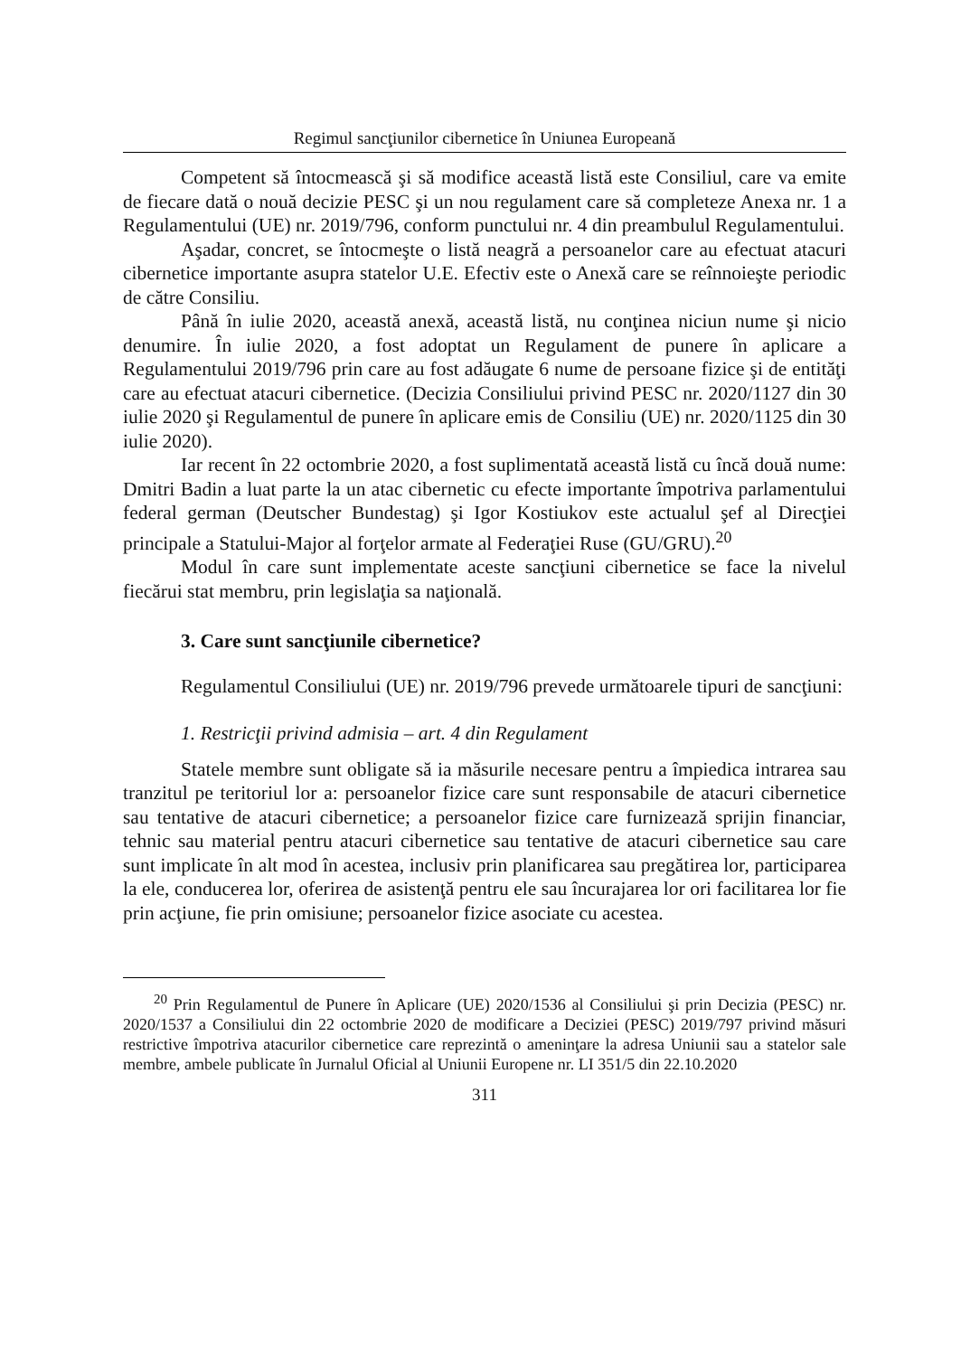Regimul sancţiunilor cibernetice în Uniunea Europeană
Competent să întocmească şi să modifice această listă este Consiliul, care va emite de fiecare dată o nouă decizie PESC şi un nou regulament care să completeze Anexa nr. 1 a Regulamentului (UE) nr. 2019/796, conform punctului nr. 4 din preambulul Regulamentului.
Aşadar, concret, se întocmeşte o listă neagră a persoanelor care au efectuat atacuri cibernetice importante asupra statelor U.E. Efectiv este o Anexă care se reînnoieşte periodic de către Consiliu.
Până în iulie 2020, această anexă, această listă, nu conţinea niciun nume şi nicio denumire. În iulie 2020, a fost adoptat un Regulament de punere în aplicare a Regulamentului 2019/796 prin care au fost adăugate 6 nume de persoane fizice şi de entităţi care au efectuat atacuri cibernetice. (Decizia Consiliului privind PESC nr. 2020/1127 din 30 iulie 2020 şi Regulamentul de punere în aplicare emis de Consiliu (UE) nr. 2020/1125 din 30 iulie 2020).
Iar recent în 22 octombrie 2020, a fost suplimentată această listă cu încă două nume: Dmitri Badin a luat parte la un atac cibernetic cu efecte importante împotriva parlamentului federal german (Deutscher Bundestag) şi Igor Kostiukov este actualul şef al Direcţiei principale a Statului-Major al forţelor armate al Federaţiei Ruse (GU/GRU).<sup>20</sup>
Modul în care sunt implementate aceste sancţiuni cibernetice se face la nivelul fiecărui stat membru, prin legislaţia sa naţională.
3. Care sunt sancţiunile cibernetice?
Regulamentul Consiliului (UE) nr. 2019/796 prevede următoarele tipuri de sancţiuni:
1. Restricţii privind admisia – art. 4 din Regulament
Statele membre sunt obligate să ia măsurile necesare pentru a împiedica intrarea sau tranzitul pe teritoriul lor a: persoanelor fizice care sunt responsabile de atacuri cibernetice sau tentative de atacuri cibernetice; a persoanelor fizice care furnizează sprijin financiar, tehnic sau material pentru atacuri cibernetice sau tentative de atacuri cibernetice sau care sunt implicate în alt mod în acestea, inclusiv prin planificarea sau pregătirea lor, participarea la ele, conducerea lor, oferirea de asistenţă pentru ele sau încurajarea lor ori facilitarea lor fie prin acţiune, fie prin omisiune; persoanelor fizice asociate cu acestea.
<sup>20</sup> Prin Regulamentul de Punere în Aplicare (UE) 2020/1536 al Consiliului şi prin Decizia (PESC) nr. 2020/1537 a Consiliului din 22 octombrie 2020 de modificare a Deciziei (PESC) 2019/797 privind măsuri restrictive împotriva atacurilor cibernetice care reprezintă o ameninţare la adresa Uniunii sau a statelor sale membre, ambele publicate în Jurnalul Oficial al Uniunii Europene nr. LI 351/5 din 22.10.2020
311